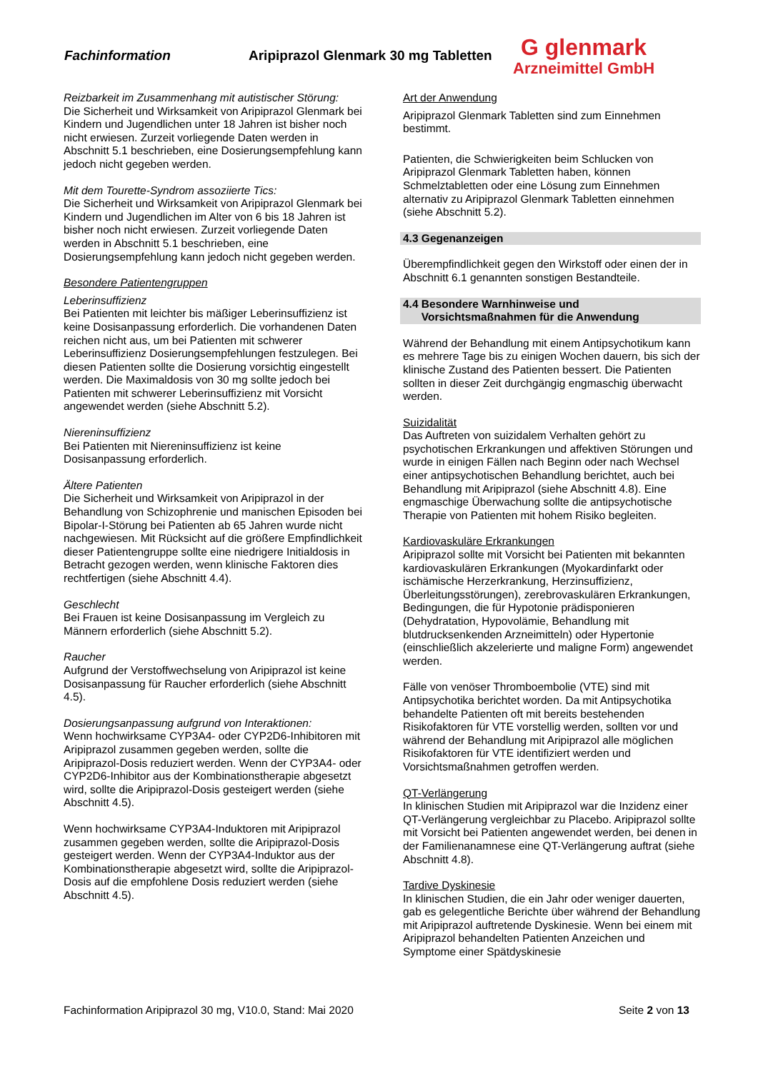Fachinformation
Aripiprazol Glenmark 30 mg Tabletten
G glenmark
Arzneimittel GmbH
Reizbarkeit im Zusammenhang mit autistischer Störung:
Die Sicherheit und Wirksamkeit von Aripiprazol Glenmark bei Kindern und Jugendlichen unter 18 Jahren ist bisher noch nicht erwiesen. Zurzeit vorliegende Daten werden in Abschnitt 5.1 beschrieben, eine Dosierungsempfehlung kann jedoch nicht gegeben werden.
Mit dem Tourette-Syndrom assoziierte Tics:
Die Sicherheit und Wirksamkeit von Aripiprazol Glenmark bei Kindern und Jugendlichen im Alter von 6 bis 18 Jahren ist bisher noch nicht erwiesen. Zurzeit vorliegende Daten werden in Abschnitt 5.1 beschrieben, eine Dosierungsempfehlung kann jedoch nicht gegeben werden.
Besondere Patientengruppen
Leberinsuffizienz
Bei Patienten mit leichter bis mäßiger Leberinsuffizienz ist keine Dosisanpassung erforderlich. Die vorhandenen Daten reichen nicht aus, um bei Patienten mit schwerer Leberinsuffizienz Dosierungsempfehlungen festzulegen. Bei diesen Patienten sollte die Dosierung vorsichtig eingestellt werden. Die Maximaldosis von 30 mg sollte jedoch bei Patienten mit schwerer Leberinsuffizienz mit Vorsicht angewendet werden (siehe Abschnitt 5.2).
Niereninsuffizienz
Bei Patienten mit Niereninsuffizienz ist keine Dosisanpassung erforderlich.
Ältere Patienten
Die Sicherheit und Wirksamkeit von Aripiprazol in der Behandlung von Schizophrenie und manischen Episoden bei Bipolar-I-Störung bei Patienten ab 65 Jahren wurde nicht nachgewiesen. Mit Rücksicht auf die größere Empfindlichkeit dieser Patientengruppe sollte eine niedrigere Initialdosis in Betracht gezogen werden, wenn klinische Faktoren dies rechtfertigen (siehe Abschnitt 4.4).
Geschlecht
Bei Frauen ist keine Dosisanpassung im Vergleich zu Männern erforderlich (siehe Abschnitt 5.2).
Raucher
Aufgrund der Verstoffwechselung von Aripiprazol ist keine Dosisanpassung für Raucher erforderlich (siehe Abschnitt 4.5).
Dosierungsanpassung aufgrund von Interaktionen:
Wenn hochwirksame CYP3A4- oder CYP2D6-Inhibitoren mit Aripiprazol zusammen gegeben werden, sollte die Aripiprazol-Dosis reduziert werden. Wenn der CYP3A4- oder CYP2D6-Inhibitor aus der Kombinationstherapie abgesetzt wird, sollte die Aripiprazol-Dosis gesteigert werden (siehe Abschnitt 4.5).
Wenn hochwirksame CYP3A4-Induktoren mit Aripiprazol zusammen gegeben werden, sollte die Aripiprazol-Dosis gesteigert werden. Wenn der CYP3A4-Induktor aus der Kombinationstherapie abgesetzt wird, sollte die Aripiprazol-Dosis auf die empfohlene Dosis reduziert werden (siehe Abschnitt 4.5).
Art der Anwendung
Aripiprazol Glenmark Tabletten sind zum Einnehmen bestimmt.
Patienten, die Schwierigkeiten beim Schlucken von Aripiprazol Glenmark Tabletten haben, können Schmelztabletten oder eine Lösung zum Einnehmen alternativ zu Aripiprazol Glenmark Tabletten einnehmen (siehe Abschnitt 5.2).
4.3 Gegenanzeigen
Überempfindlichkeit gegen den Wirkstoff oder einen der in Abschnitt 6.1 genannten sonstigen Bestandteile.
4.4 Besondere Warnhinweise und
Vorsichtsmaßnahmen für die Anwendung
Während der Behandlung mit einem Antipsychotikum kann es mehrere Tage bis zu einigen Wochen dauern, bis sich der klinische Zustand des Patienten bessert. Die Patienten sollten in dieser Zeit durchgängig engmaschig überwacht werden.
Suizidalität
Das Auftreten von suizidalem Verhalten gehört zu psychotischen Erkrankungen und affektiven Störungen und wurde in einigen Fällen nach Beginn oder nach Wechsel einer antipsychotischen Behandlung berichtet, auch bei Behandlung mit Aripiprazol (siehe Abschnitt 4.8). Eine engmaschige Überwachung sollte die antipsychotische Therapie von Patienten mit hohem Risiko begleiten.
Kardiovaskuläre Erkrankungen
Aripiprazol sollte mit Vorsicht bei Patienten mit bekannten kardiovaskulären Erkrankungen (Myokardinfarkt oder ischämische Herzerkrankung, Herzinsuffizienz, Überleitungsstörungen), zerebrovaskulären Erkrankungen, Bedingungen, die für Hypotonie prädisponieren (Dehydratation, Hypovolämie, Behandlung mit blutdrucksenkenden Arzneimitteln) oder Hypertonie (einschließlich akzelerierte und maligne Form) angewendet werden.
Fälle von venöser Thromboembolie (VTE) sind mit Antipsychotika berichtet worden. Da mit Antipsychotika behandelte Patienten oft mit bereits bestehenden Risikofaktoren für VTE vorstellig werden, sollten vor und während der Behandlung mit Aripiprazol alle möglichen Risikofaktoren für VTE identifiziert werden und Vorsichtsmaßnahmen getroffen werden.
QT-Verlängerung
In klinischen Studien mit Aripiprazol war die Inzidenz einer QT-Verlängerung vergleichbar zu Placebo. Aripiprazol sollte mit Vorsicht bei Patienten angewendet werden, bei denen in der Familienanamnese eine QT-Verlängerung auftrat (siehe Abschnitt 4.8).
Tardive Dyskinesie
In klinischen Studien, die ein Jahr oder weniger dauerten, gab es gelegentliche Berichte über während der Behandlung mit Aripiprazol auftretende Dyskinesie. Wenn bei einem mit Aripiprazol behandelten Patienten Anzeichen und Symptome einer Spätdyskinesie
Fachinformation Aripiprazol 30 mg, V10.0, Stand: Mai 2020 Seite 2 von 13